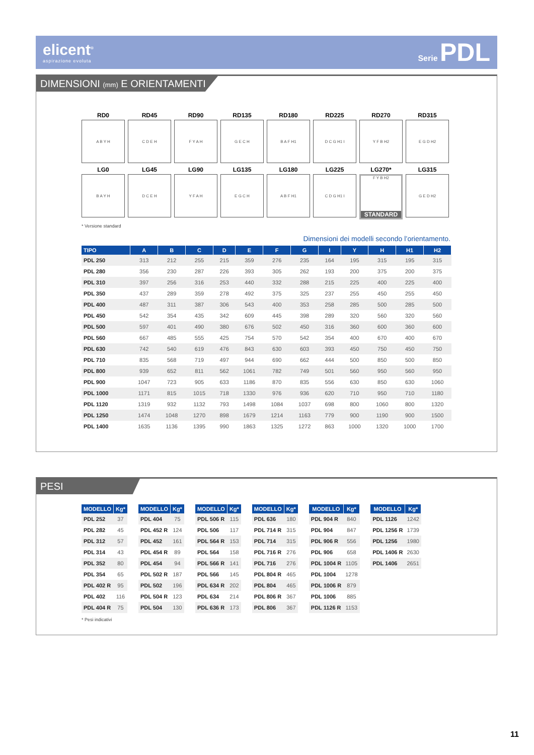elicent<sup>®</sup>
aspirazione evoluta
Serie PDL
DIMENSIONI (mm) E ORIENTAMENTI
RD0
A B Y H
RD45
C D E H
RD90
F Y A H
RD135
G E C H
RD180
B A F H1
RD225
D C G H1 I
RD270
Y F B H2
RD315
E G D H2
LG0
B A Y H
LG45
D C E H
LG90
Y F A H
LG135
E G C H
LG180
A B F H1
LG225
C D G H1 I
LG270*
F Y B H2
STANDARD
LG315
G E D H2
* Versione standard
Dimensioni dei modelli secondo l’orientamento.
| TIPO | A | B | C | D | E | F | G | I | Y | H | H1 | H2 |
| --- | --- | --- | --- | --- | --- | --- | --- | --- | --- | --- | --- | --- |
| PDL 250 | 313 | 212 | 255 | 215 | 359 | 276 | 235 | 164 | 195 | 315 | 195 | 315 |
| PDL 280 | 356 | 230 | 287 | 226 | 393 | 305 | 262 | 193 | 200 | 375 | 200 | 375 |
| PDL 310 | 397 | 256 | 316 | 253 | 440 | 332 | 288 | 215 | 225 | 400 | 225 | 400 |
| PDL 350 | 437 | 289 | 359 | 278 | 492 | 375 | 325 | 237 | 255 | 450 | 255 | 450 |
| PDL 400 | 487 | 311 | 387 | 306 | 543 | 400 | 353 | 258 | 285 | 500 | 285 | 500 |
| PDL 450 | 542 | 354 | 435 | 342 | 609 | 445 | 398 | 289 | 320 | 560 | 320 | 560 |
| PDL 500 | 597 | 401 | 490 | 380 | 676 | 502 | 450 | 316 | 360 | 600 | 360 | 600 |
| PDL 560 | 667 | 485 | 555 | 425 | 754 | 570 | 542 | 354 | 400 | 670 | 400 | 670 |
| PDL 630 | 742 | 540 | 619 | 476 | 843 | 630 | 603 | 393 | 450 | 750 | 450 | 750 |
| PDL 710 | 835 | 568 | 719 | 497 | 944 | 690 | 662 | 444 | 500 | 850 | 500 | 850 |
| PDL 800 | 939 | 652 | 811 | 562 | 1061 | 782 | 749 | 501 | 560 | 950 | 560 | 950 |
| PDL 900 | 1047 | 723 | 905 | 633 | 1186 | 870 | 835 | 556 | 630 | 850 | 630 | 1060 |
| PDL 1000 | 1171 | 815 | 1015 | 718 | 1330 | 976 | 936 | 620 | 710 | 950 | 710 | 1180 |
| PDL 1120 | 1319 | 932 | 1132 | 793 | 1498 | 1084 | 1037 | 698 | 800 | 1060 | 800 | 1320 |
| PDL 1250 | 1474 | 1048 | 1270 | 898 | 1679 | 1214 | 1163 | 779 | 900 | 1190 | 900 | 1500 |
| PDL 1400 | 1635 | 1136 | 1395 | 990 | 1863 | 1325 | 1272 | 863 | 1000 | 1320 | 1000 | 1700 |
PESI
| MODELLO | Kg* |
| --- | --- |
| PDL 252 | 37 |
| PDL 282 | 45 |
| PDL 312 | 57 |
| PDL 314 | 43 |
| PDL 352 | 80 |
| PDL 354 | 65 |
| PDL 402 R | 95 |
| PDL 402 | 116 |
| PDL 404 R | 75 |
| MODELLO | Kg* |
| --- | --- |
| PDL 404 | 75 |
| PDL 452 R | 124 |
| PDL 452 | 161 |
| PDL 454 R | 89 |
| PDL 454 | 94 |
| PDL 502 R | 187 |
| PDL 502 | 196 |
| PDL 504 R | 123 |
| PDL 504 | 130 |
| MODELLO | Kg* |
| --- | --- |
| PDL 506 R | 115 |
| PDL 506 | 117 |
| PDL 564 R | 153 |
| PDL 564 | 158 |
| PDL 566 R | 141 |
| PDL 566 | 145 |
| PDL 634 R | 202 |
| PDL 634 | 214 |
| PDL 636 R | 173 |
| MODELLO | Kg* |
| --- | --- |
| PDL 636 | 180 |
| PDL 714 R | 315 |
| PDL 714 | 315 |
| PDL 716 R | 276 |
| PDL 716 | 276 |
| PDL 804 R | 465 |
| PDL 804 | 465 |
| PDL 806 R | 367 |
| PDL 806 | 367 |
| MODELLO | Kg* |
| --- | --- |
| PDL 904 R | 840 |
| PDL 904 | 847 |
| PDL 906 R | 556 |
| PDL 906 | 658 |
| PDL 1004 R | 1105 |
| PDL 1004 | 1278 |
| PDL 1006 R | 879 |
| PDL 1006 | 885 |
| PDL 1126 R | 1153 |
| MODELLO | Kg* |
| --- | --- |
| PDL 1126 | 1242 |
| PDL 1256 R | 1739 |
| PDL 1256 | 1980 |
| PDL 1406 R | 2630 |
| PDL 1406 | 2651 |
* Pesi indicativi
11